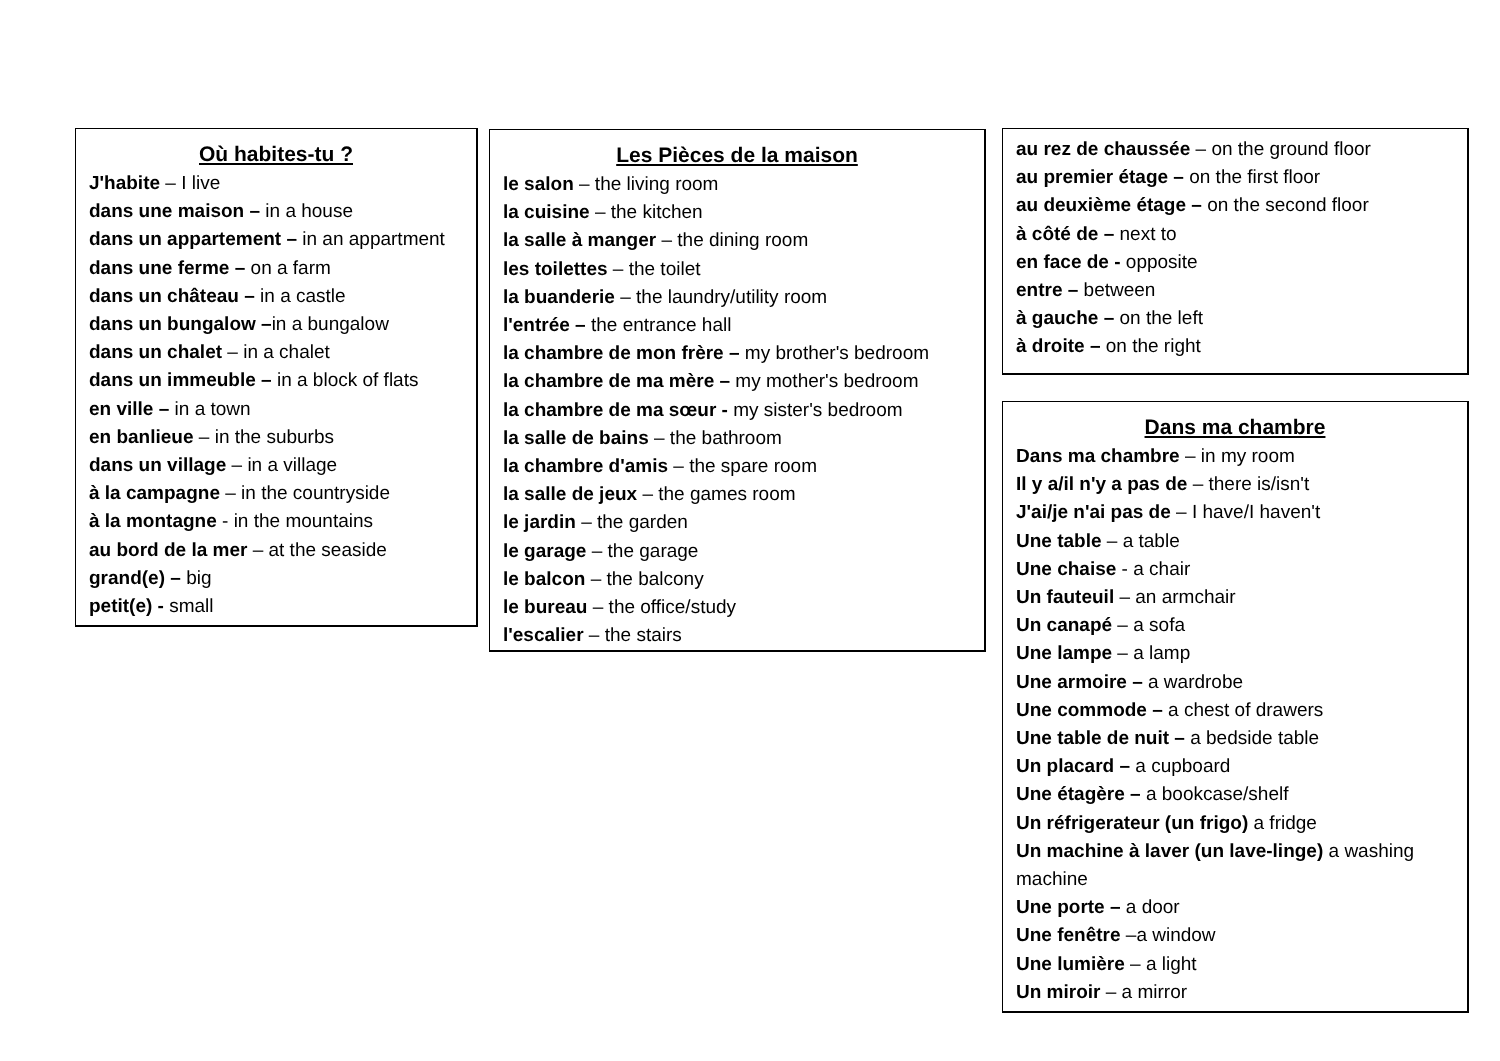Où habites-tu ?
J'habite – I live
dans une maison – in a house
dans un appartement – in an appartment
dans une ferme – on a farm
dans un château – in a castle
dans un bungalow –in a bungalow
dans un chalet – in a chalet
dans un immeuble – in a block of flats
en ville – in a town
en banlieue – in the suburbs
dans un village – in a village
à la campagne – in the countryside
à la montagne - in the mountains
au bord de la mer – at the seaside
grand(e) – big
petit(e) - small
Les Pièces de la maison
le salon – the living room
la cuisine – the kitchen
la salle à manger – the dining room
les toilettes – the toilet
la buanderie – the laundry/utility room
l'entrée – the entrance hall
la chambre de mon frère – my brother's bedroom
la chambre de ma mère – my mother's bedroom
la chambre de ma sœur - my sister's bedroom
la salle de bains – the bathroom
la chambre d'amis – the spare room
la salle de jeux – the games room
le jardin – the garden
le garage – the garage
le balcon – the balcony
le bureau – the office/study
l'escalier – the stairs
au rez de chaussée – on the ground floor
au premier étage – on the first floor
au deuxième étage – on the second floor
à côté de – next to
en face de - opposite
entre – between
à gauche – on the left
à droite – on the right
Dans ma chambre
Dans ma chambre – in my room
Il y a/il n'y a pas de – there is/isn't
J'ai/je n'ai pas de – I have/I haven't
Une table – a table
Une chaise - a chair
Un fauteuil – an armchair
Un canapé – a sofa
Une lampe – a lamp
Une armoire – a wardrobe
Une commode – a chest of drawers
Une table de nuit – a bedside table
Un placard – a cupboard
Une étagère – a bookcase/shelf
Un réfrigerateur (un frigo) a fridge
Un machine à laver (un lave-linge) a washing machine
Une porte – a door
Une fenêtre –a window
Une lumière – a light
Un miroir – a mirror